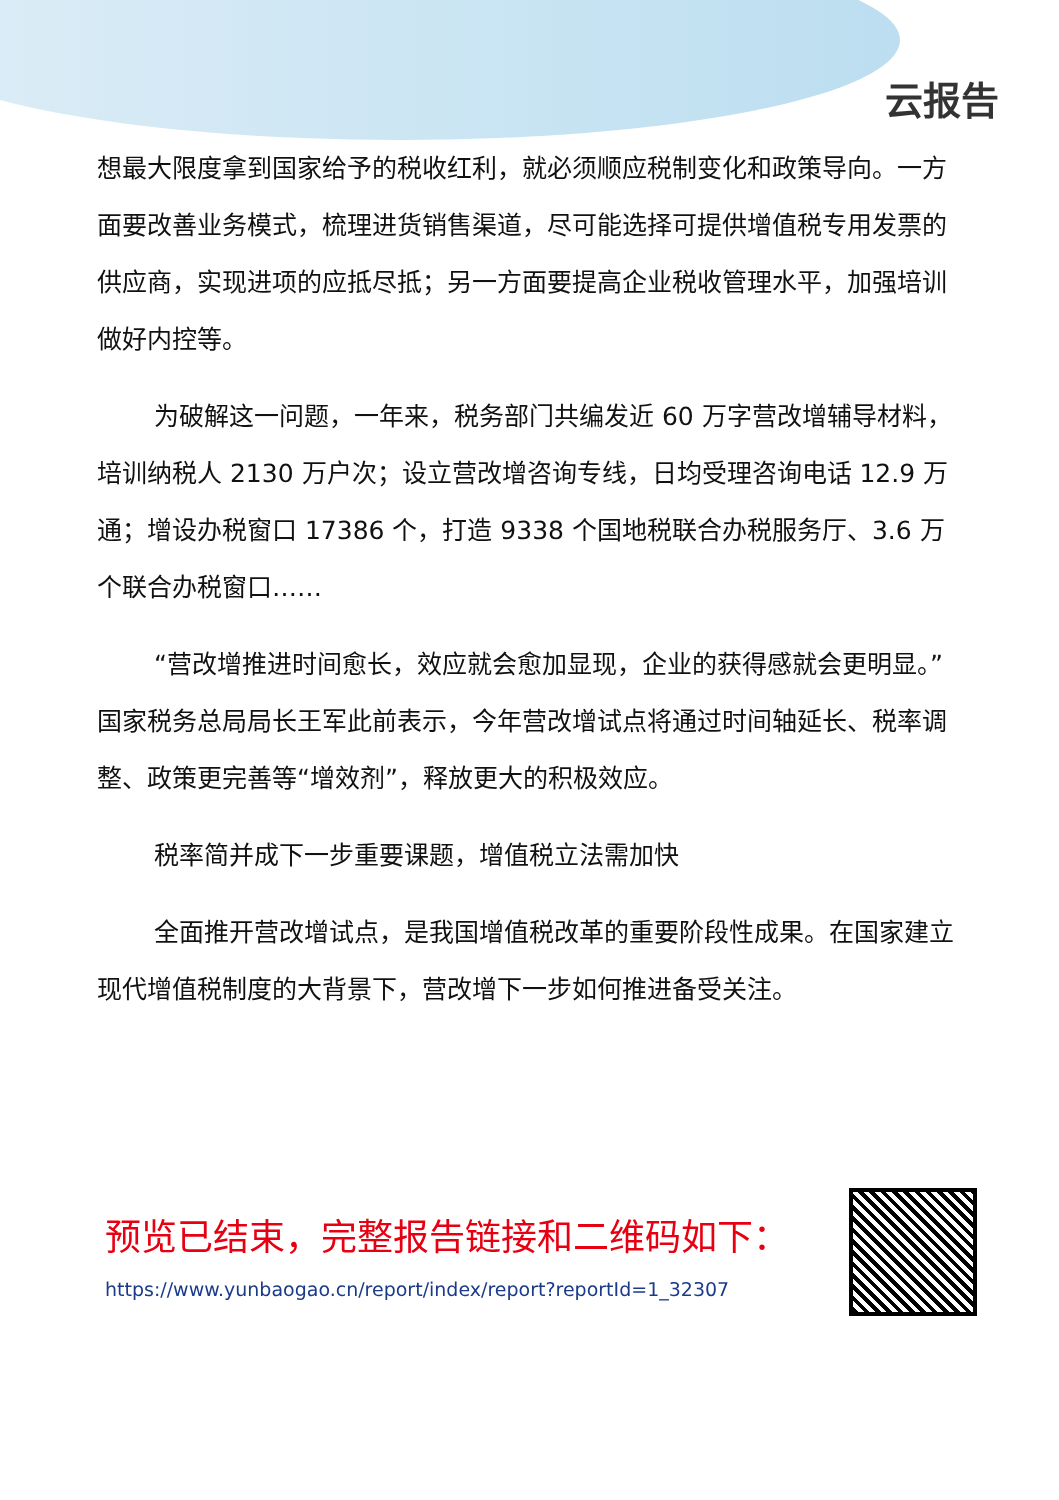云报告
想最大限度拿到国家给予的税收红利，就必须顺应税制变化和政策导向。一方面要改善业务模式，梳理进货销售渠道，尽可能选择可提供增值税专用发票的供应商，实现进项的应抵尽抵；另一方面要提高企业税收管理水平，加强培训做好内控等。
为破解这一问题，一年来，税务部门共编发近 60 万字营改增辅导材料，培训纳税人 2130 万户次；设立营改增咨询专线，日均受理咨询电话 12.9 万通；增设办税窗口 17386 个，打造 9338 个国地税联合办税服务厅、3.6 万个联合办税窗口……
“营改增推进时间愈长，效应就会愈加显现，企业的获得感就会更明显。”国家税务总局局长王军此前表示，今年营改增试点将通过时间轴延长、税率调整、政策更完善等“增效剂”，释放更大的积极效应。
税率简并成下一步重要课题，增值税立法需加快
全面推开营改增试点，是我国增值税改革的重要阶段性成果。在国家建立现代增值税制度的大背景下，营改增下一步如何推进备受关注。
预览已结束，完整报告链接和二维码如下：
https://www.yunbaogao.cn/report/index/report?reportId=1_32307